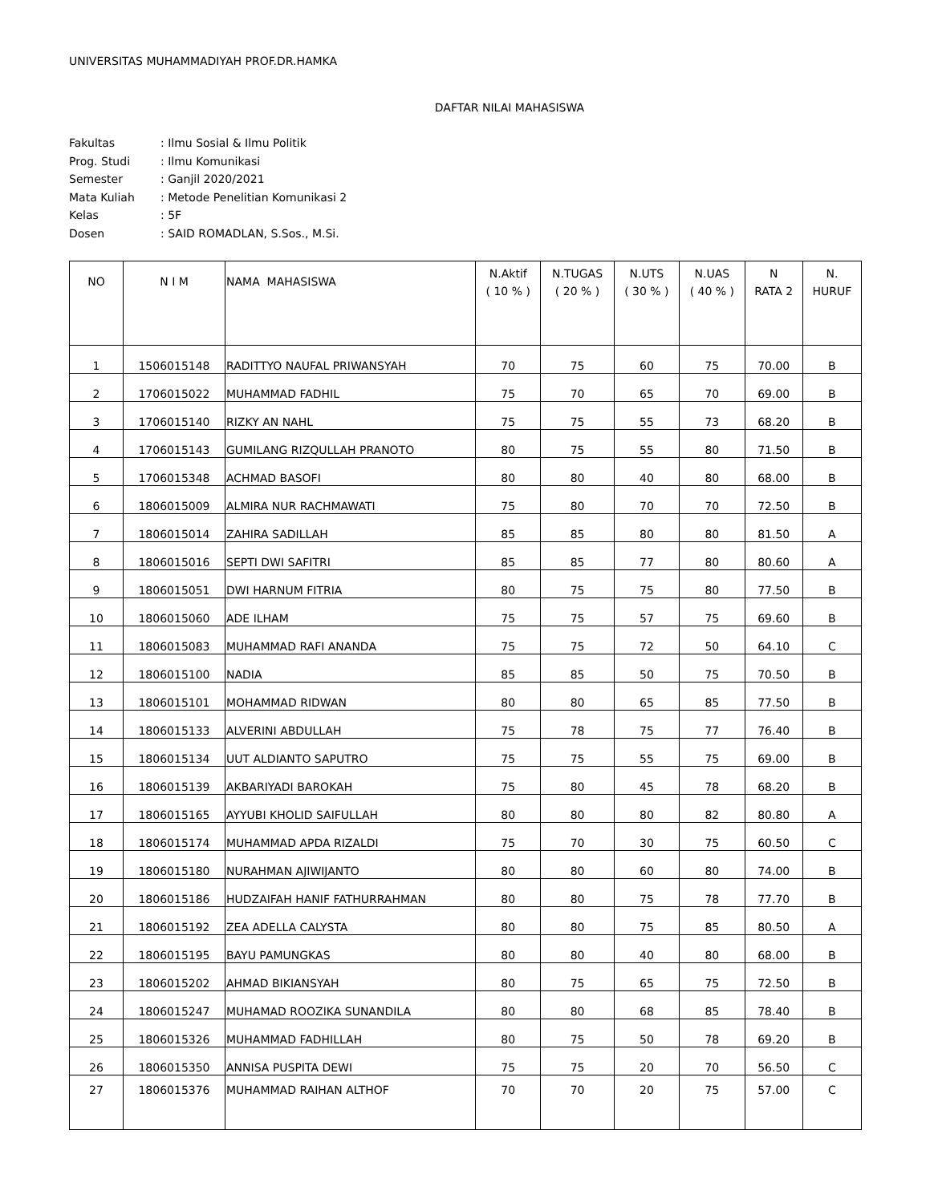UNIVERSITAS MUHAMMADIYAH PROF.DR.HAMKA
DAFTAR NILAI MAHASISWA
| Fakultas | : Ilmu Sosial & Ilmu Politik |
| Prog. Studi | : Ilmu Komunikasi |
| Semester | : Ganjil 2020/2021 |
| Mata Kuliah | : Metode Penelitian Komunikasi 2 |
| Kelas | : 5F |
| Dosen | : SAID ROMADLAN, S.Sos., M.Si. |
| NO | N I M | NAMA MAHASISWA | N.Aktif ( 10 % ) | N.TUGAS ( 20 % ) | N.UTS ( 30 % ) | N.UAS ( 40 % ) | N RATA 2 | N. HURUF |
| --- | --- | --- | --- | --- | --- | --- | --- | --- |
| 1 | 1506015148 | RADITTYO NAUFAL PRIWANSYAH | 70 | 75 | 60 | 75 | 70.00 | B |
| 2 | 1706015022 | MUHAMMAD FADHIL | 75 | 70 | 65 | 70 | 69.00 | B |
| 3 | 1706015140 | RIZKY AN NAHL | 75 | 75 | 55 | 73 | 68.20 | B |
| 4 | 1706015143 | GUMILANG RIZQULLAH PRANOTO | 80 | 75 | 55 | 80 | 71.50 | B |
| 5 | 1706015348 | ACHMAD BASOFI | 80 | 80 | 40 | 80 | 68.00 | B |
| 6 | 1806015009 | ALMIRA NUR RACHMAWATI | 75 | 80 | 70 | 70 | 72.50 | B |
| 7 | 1806015014 | ZAHIRA SADILLAH | 85 | 85 | 80 | 80 | 81.50 | A |
| 8 | 1806015016 | SEPTI DWI SAFITRI | 85 | 85 | 77 | 80 | 80.60 | A |
| 9 | 1806015051 | DWI HARNUM FITRIA | 80 | 75 | 75 | 80 | 77.50 | B |
| 10 | 1806015060 | ADE ILHAM | 75 | 75 | 57 | 75 | 69.60 | B |
| 11 | 1806015083 | MUHAMMAD RAFI ANANDA | 75 | 75 | 72 | 50 | 64.10 | C |
| 12 | 1806015100 | NADIA | 85 | 85 | 50 | 75 | 70.50 | B |
| 13 | 1806015101 | MOHAMMAD RIDWAN | 80 | 80 | 65 | 85 | 77.50 | B |
| 14 | 1806015133 | ALVERINI ABDULLAH | 75 | 78 | 75 | 77 | 76.40 | B |
| 15 | 1806015134 | UUT ALDIANTO SAPUTRO | 75 | 75 | 55 | 75 | 69.00 | B |
| 16 | 1806015139 | AKBARIYADI BAROKAH | 75 | 80 | 45 | 78 | 68.20 | B |
| 17 | 1806015165 | AYYUBI KHOLID SAIFULLAH | 80 | 80 | 80 | 82 | 80.80 | A |
| 18 | 1806015174 | MUHAMMAD APDA RIZALDI | 75 | 70 | 30 | 75 | 60.50 | C |
| 19 | 1806015180 | NURAHMAN AJIWIJANTO | 80 | 80 | 60 | 80 | 74.00 | B |
| 20 | 1806015186 | HUDZAIFAH HANIF FATHURRAHMAN | 80 | 80 | 75 | 78 | 77.70 | B |
| 21 | 1806015192 | ZEA ADELLA CALYSTA | 80 | 80 | 75 | 85 | 80.50 | A |
| 22 | 1806015195 | BAYU PAMUNGKAS | 80 | 80 | 40 | 80 | 68.00 | B |
| 23 | 1806015202 | AHMAD BIKIANSYAH | 80 | 75 | 65 | 75 | 72.50 | B |
| 24 | 1806015247 | MUHAMAD ROOZIKA SUNANDILA | 80 | 80 | 68 | 85 | 78.40 | B |
| 25 | 1806015326 | MUHAMMAD FADHILLAH | 80 | 75 | 50 | 78 | 69.20 | B |
| 26 | 1806015350 | ANNISA PUSPITA DEWI | 75 | 75 | 20 | 70 | 56.50 | C |
| 27 | 1806015376 | MUHAMMAD RAIHAN ALTHOF | 70 | 70 | 20 | 75 | 57.00 | C |